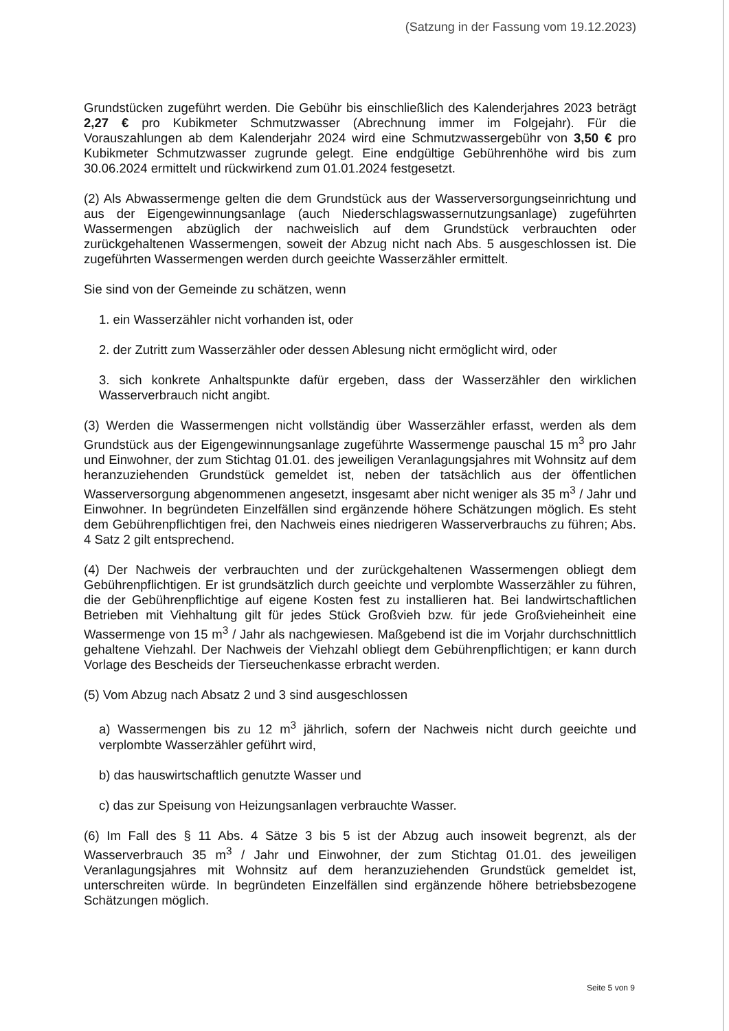(Satzung in der Fassung vom 19.12.2023)
Grundstücken zugeführt werden. Die Gebühr bis einschließlich des Kalenderjahres 2023 beträgt 2,27 € pro Kubikmeter Schmutzwasser (Abrechnung immer im Folgejahr). Für die Vorauszahlungen ab dem Kalenderjahr 2024 wird eine Schmutzwassergebühr von 3,50 € pro Kubikmeter Schmutzwasser zugrunde gelegt. Eine endgültige Gebührenhöhe wird bis zum 30.06.2024 ermittelt und rückwirkend zum 01.01.2024 festgesetzt.
(2) Als Abwassermenge gelten die dem Grundstück aus der Wasserversorgungseinrichtung und aus der Eigengewinnungsanlage (auch Niederschlagswassernutzungsanlage) zugeführten Wassermengen abzüglich der nachweislich auf dem Grundstück verbrauchten oder zurückgehaltenen Wassermengen, soweit der Abzug nicht nach Abs. 5 ausgeschlossen ist. Die zugeführten Wassermengen werden durch geeichte Wasserzähler ermittelt.
Sie sind von der Gemeinde zu schätzen, wenn
1. ein Wasserzähler nicht vorhanden ist, oder
2. der Zutritt zum Wasserzähler oder dessen Ablesung nicht ermöglicht wird, oder
3. sich konkrete Anhaltspunkte dafür ergeben, dass der Wasserzähler den wirklichen Wasserverbrauch nicht angibt.
(3) Werden die Wassermengen nicht vollständig über Wasserzähler erfasst, werden als dem Grundstück aus der Eigengewinnungsanlage zugeführte Wassermenge pauschal 15 m<sup>3</sup> pro Jahr und Einwohner, der zum Stichtag 01.01. des jeweiligen Veranlagungsjahres mit Wohnsitz auf dem heranzuziehenden Grundstück gemeldet ist, neben der tatsächlich aus der öffentlichen Wasserversorgung abgenommenen angesetzt, insgesamt aber nicht weniger als 35 m<sup>3</sup> / Jahr und Einwohner. In begründeten Einzelfällen sind ergänzende höhere Schätzungen möglich. Es steht dem Gebührenpflichtigen frei, den Nachweis eines niedrigeren Wasserverbrauchs zu führen; Abs. 4 Satz 2 gilt entsprechend.
(4) Der Nachweis der verbrauchten und der zurückgehaltenen Wassermengen obliegt dem Gebührenpflichtigen. Er ist grundsätzlich durch geeichte und verplombte Wasserzähler zu führen, die der Gebührenpflichtige auf eigene Kosten fest zu installieren hat. Bei landwirtschaftlichen Betrieben mit Viehhaltung gilt für jedes Stück Großvieh bzw. für jede Großvieheinheit eine Wassermenge von 15 m<sup>3</sup> / Jahr als nachgewiesen. Maßgebend ist die im Vorjahr durchschnittlich gehaltene Viehzahl. Der Nachweis der Viehzahl obliegt dem Gebührenpflichtigen; er kann durch Vorlage des Bescheids der Tierseuchenkasse erbracht werden.
(5) Vom Abzug nach Absatz 2 und 3 sind ausgeschlossen
a) Wassermengen bis zu 12 m<sup>3</sup> jährlich, sofern der Nachweis nicht durch geeichte und verplombte Wasserzähler geführt wird,
b) das hauswirtschaftlich genutzte Wasser und
c) das zur Speisung von Heizungsanlagen verbrauchte Wasser.
(6) Im Fall des § 11 Abs. 4 Sätze 3 bis 5 ist der Abzug auch insoweit begrenzt, als der Wasserverbrauch 35 m<sup>3</sup> / Jahr und Einwohner, der zum Stichtag 01.01. des jeweiligen Veranlagungsjahres mit Wohnsitz auf dem heranzuziehenden Grundstück gemeldet ist, unterschreiten würde. In begründeten Einzelfällen sind ergänzende höhere betriebsbezogene Schätzungen möglich.
Seite 5 von 9